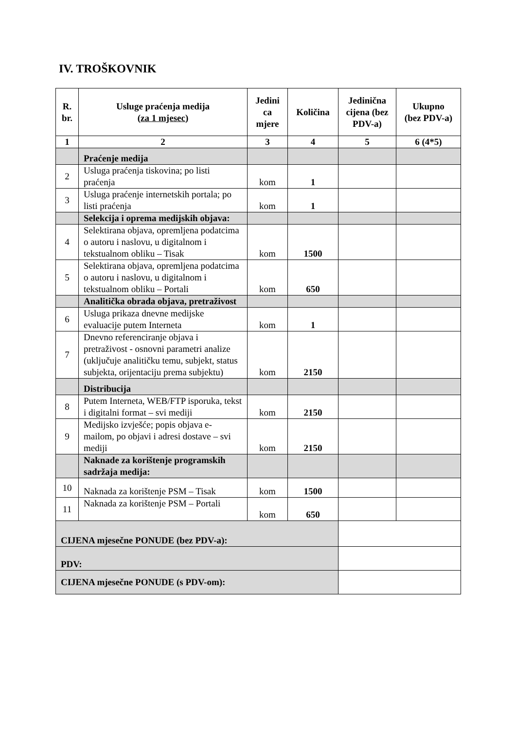IV. TROŠKOVNIK
| R. br. | Usluge praćenja medija ( za 1 mjesec) | Jedini ca mjere | Količina | Jedinična cijena (bez PDV-a) | Ukupno (bez PDV-a) |
| --- | --- | --- | --- | --- | --- |
| 1 | 2 | 3 | 4 | 5 | 6 (4*5) |
| | Praćenje medija | | | | |
| 2 | Usluga praćenja tiskovina; po listi praćenja | kom | 1 | | |
| 3 | Usluga praćenje internetskih portala; po listi praćenja | kom | 1 | | |
| | Selekcija i oprema medijskih objava: | | | | |
| 4 | Selektirana objava, opremljena podatcima o autoru i naslovu, u digitalnom i tekstualnom obliku – Tisak | kom | 1500 | | |
| 5 | Selektirana objava, opremljena podatcima o autoru i naslovu, u digitalnom i tekstualnom obliku – Portali | kom | 650 | | |
| | Analitička obrada objava, pretraživost | | | | |
| 6 | Usluga prikaza dnevne medijske evaluacije putem Interneta | kom | 1 | | |
| 7 | Dnevno referenciranje objava i pretraživost - osnovni parametri analize (uključuje analitičku temu, subjekt, status subjekta, orijentaciju prema subjektu) | kom | 2150 | | |
| | Distribucija | | | | |
| 8 | Putem Interneta, WEB/FTP isporuka, tekst i digitalni format – svi mediji | kom | 2150 | | |
| 9 | Medijsko izvješće; popis objava e-mailom, po objavi i adresi dostave – svi mediji | kom | 2150 | | |
| | Naknade za korištenje programskih sadržaja medija: | | | | |
| 10 | Naknada za korištenje PSM – Tisak | kom | 1500 | | |
| 11 | Naknada za korištenje PSM – Portali | kom | 650 | | |
| CIJENA mjesečne PONUDE (bez PDV-a): | | | | | |
| PDV: | | | | | |
| CIJENA mjesečne PONUDE (s PDV-om): | | | | | |